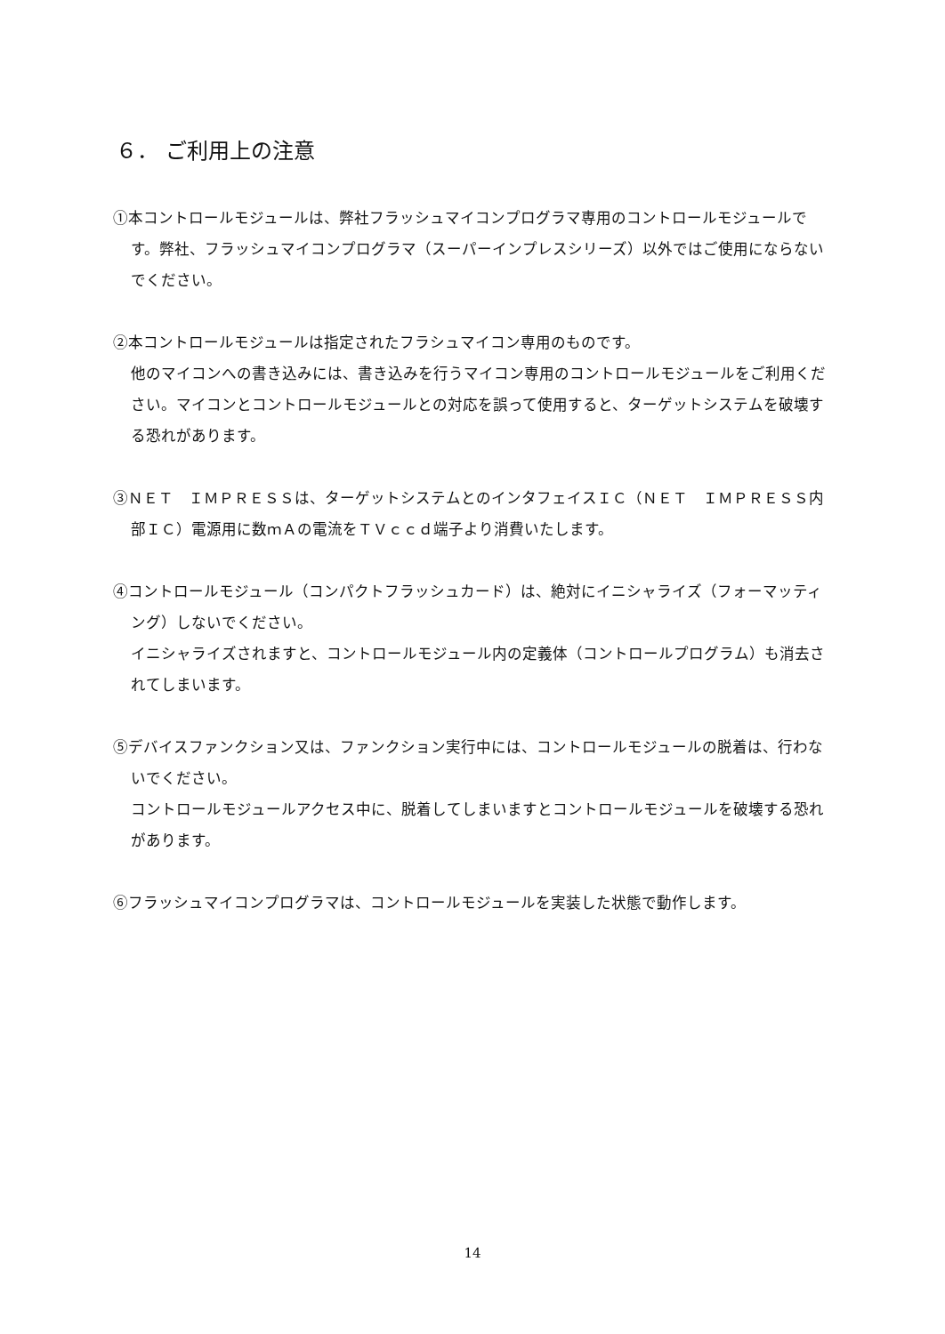６． ご利用上の注意
①本コントロールモジュールは、弊社フラッシュマイコンプログラマ専用のコントロールモジュールです。弊社、フラッシュマイコンプログラマ（スーパーインプレスシリーズ）以外ではご使用にならないでください。
②本コントロールモジュールは指定されたフラシュマイコン専用のものです。
他のマイコンへの書き込みには、書き込みを行うマイコン専用のコントロールモジュールをご利用ください。マイコンとコントロールモジュールとの対応を誤って使用すると、ターゲットシステムを破壊する恐れがあります。
③ＮＥＴ　ＩＭＰＲＥＳＳは、ターゲットシステムとのインタフェイスＩＣ（ＮＥＴ　ＩＭＰＲＥＳＳ内部ＩＣ）電源用に数ｍＡの電流をＴＶｃｃｄ端子より消費いたします。
④コントロールモジュール（コンパクトフラッシュカード）は、絶対にイニシャライズ（フォーマッティング）しないでください。
イニシャライズされますと、コントロールモジュール内の定義体（コントロールプログラム）も消去されてしまいます。
⑤デバイスファンクション又は、ファンクション実行中には、コントロールモジュールの脱着は、行わないでください。
コントロールモジュールアクセス中に、脱着してしまいますとコントロールモジュールを破壊する恐れがあります。
⑥フラッシュマイコンプログラマは、コントロールモジュールを実装した状態で動作します。
14